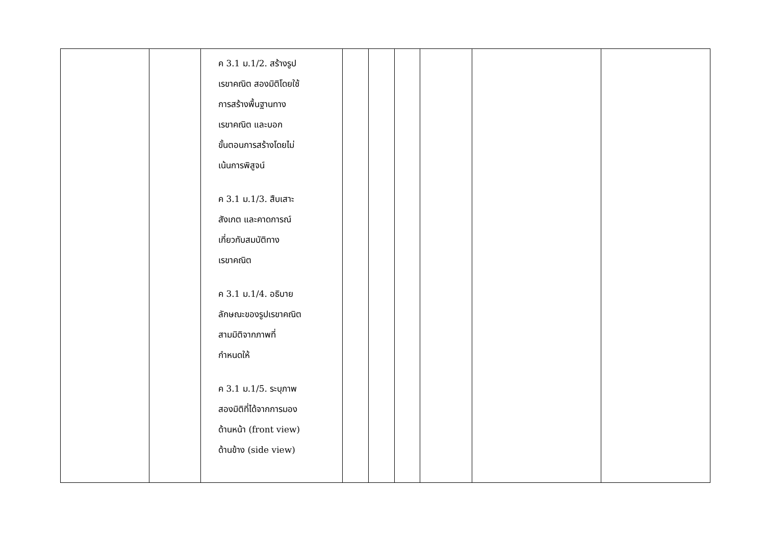| | | ค 3.1 ม.1/2. สร้างรูป เรขาคณิต สองมิติโดยใช้ การสร้างพื้นฐานทาง เรขาคณิต และบอก ขั้นตอนการสร้างโดยไม่ เน้นการพิสูจน์ ค 3.1 ม.1/3. สืบเสาะ สังเกต และคาดการณ์ เกี่ยวกับสมบัติทาง เรขาคณิต ค 3.1 ม.1/4. อธิบาย ลักษณะของรูปเรขาคณิต สามมิติจากภาพที่ กำหนดให้ ค 3.1 ม.1/5. ระบุภาพ สองมิติที่ได้จากการมอง ด้านหน้า (front view) ด้านข้าง (side view) | | | | | | |